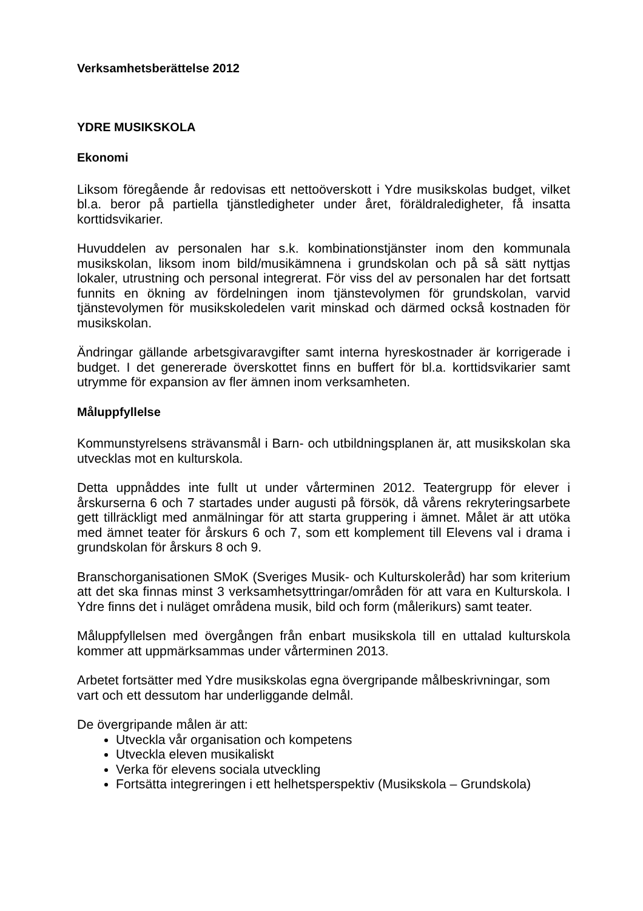Verksamhetsberättelse 2012
YDRE MUSIKSKOLA
Ekonomi
Liksom föregående år redovisas ett nettoöverskott i Ydre musikskolas budget, vilket bl.a. beror på partiella tjänstledigheter under året, föräldraledigheter, få insatta korttidsvikarier.
Huvuddelen av personalen har s.k. kombinationstjänster inom den kommunala musikskolan, liksom inom bild/musikämnena i grundskolan och på så sätt nyttjas lokaler, utrustning och personal integrerat. För viss del av personalen har det fortsatt funnits en ökning av fördelningen inom tjänstevolymen för grundskolan, varvid tjänstevolymen för musikskoledelen varit minskad och därmed också kostnaden för musikskolan.
Ändringar gällande arbetsgivaravgifter samt interna hyreskostnader är korrigerade i budget. I det genererade överskottet finns en buffert för bl.a. korttidsvikarier samt utrymme för expansion av fler ämnen inom verksamheten.
Måluppfyllelse
Kommunstyrelsens strävansmål i Barn- och utbildningsplanen är, att musikskolan ska utvecklas mot en kulturskola.
Detta uppnåddes inte fullt ut under vårterminen 2012. Teatergrupp för elever i årskurserna 6 och 7 startades under augusti på försök, då vårens rekryteringsarbete gett tillräckligt med anmälningar för att starta gruppering i ämnet. Målet är att utöka med ämnet teater för årskurs 6 och 7, som ett komplement till Elevens val i drama i grundskolan för årskurs 8 och 9.
Branschorganisationen SMoK (Sveriges Musik- och Kulturskoleråd) har som kriterium att det ska finnas minst 3 verksamhetsyttringar/områden för att vara en Kulturskola. I Ydre finns det i nuläget områdena musik, bild och form (målerikurs) samt teater.
Måluppfyllelsen med övergången från enbart musikskola till en uttalad kulturskola kommer att uppmärksammas under vårterminen 2013.
Arbetet fortsätter med Ydre musikskolas egna övergripande målbeskrivningar, som vart och ett dessutom har underliggande delmål.
De övergripande målen är att:
Utveckla vår organisation och kompetens
Utveckla eleven musikaliskt
Verka för elevens sociala utveckling
Fortsätta integreringen i ett helhetsperspektiv (Musikskola – Grundskola)